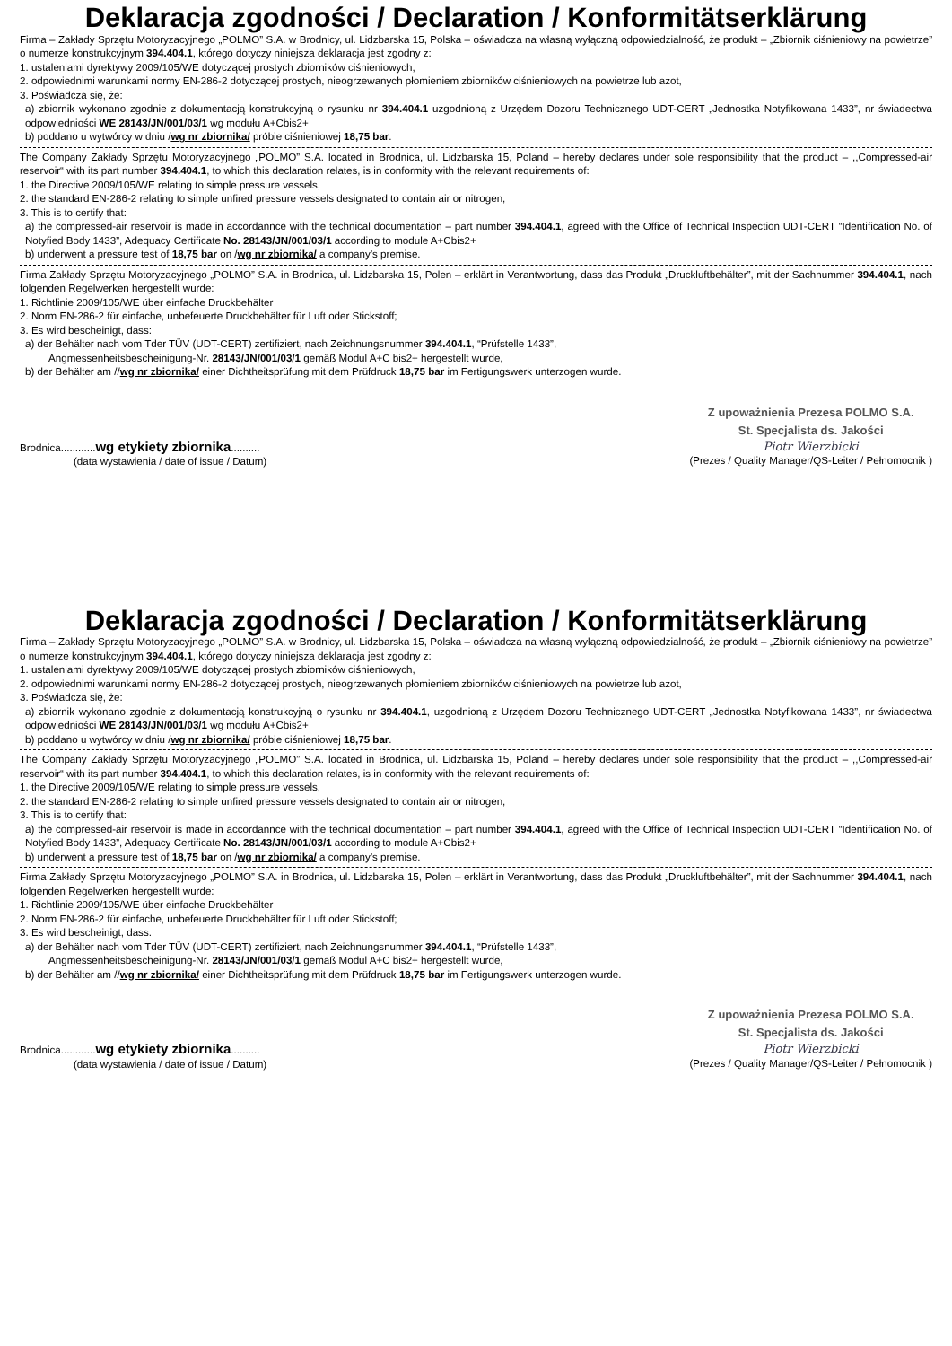Deklaracja zgodności / Declaration / Konformitätserklärung
Firma – Zakłady Sprzętu Motoryzacyjnego „POLMO” S.A. w Brodnicy, ul. Lidzbarska 15, Polska – oświadcza na własną wyłączną odpowiedzialność, że produkt – „Zbiornik ciśnieniowy na powietrze” o numerze konstrukcyjnym 394.404.1, którego dotyczy niniejsza deklaracja jest zgodny z:
1. ustaleniami dyrektywy 2009/105/WE dotyczącej prostych zbiorników ciśnieniowych,
2. odpowiednimi warunkami normy EN-286-2 dotyczącej prostych, nieogrzewanych płomieniem zbiorników ciśnieniowych na powietrze lub azot,
3. Poświadcza się, że:
a) zbiornik wykonano zgodnie z dokumentacją konstrukcyjną o rysunku nr 394.404.1 uzgodnioną z Urzędem Dozoru Technicznego UDT-CERT „Jednostka Notyfikowana 1433”, nr świadectwa odpowiedniości WE 28143/JN/001/03/1 wg modułu A+Cbis2+
b) poddano u wytwórcy w dniu /wg nr zbiornika/ próbie ciśnieniowej 18,75 bar.
The Company Zakłady Sprzętu Motoryzacyjnego „POLMO” S.A. located in Brodnica, ul. Lidzbarska 15, Poland – hereby declares under sole responsibility that the product – ,,Compressed-air reservoir“ with its part number 394.404.1, to which this declaration relates, is in conformity with the relevant requirements of:
1. the Directive 2009/105/WE relating to simple pressure vessels,
2. the standard EN-286-2 relating to simple unfired pressure vessels designated to contain air or nitrogen,
3. This is to certify that:
a) the compressed-air reservoir is made in accordannce with the technical documentation – part number 394.404.1, agreed with the Office of Technical Inspection UDT-CERT “Identification No. of Notyfied Body 1433”, Adequacy Certificate No. 28143/JN/001/03/1 according to module A+Cbis2+
b) underwent a pressure test of 18,75 bar on /wg nr zbiornika/ a company’s premise.
Firma Zakłady Sprzętu Motoryzacyjnego „POLMO” S.A. in Brodnica, ul. Lidzbarska 15, Polen – erklärt in Verantwortung, dass das Produkt „Druckluftbehälter”, mit der Sachnummer 394.404.1, nach folgenden Regelwerken hergestellt wurde:
1. Richtlinie 2009/105/WE über einfache Druckbehälter
2. Norm EN-286-2 für einfache, unbefeuerte Druckbehälter für Luft oder Stickstoff;
3. Es wird bescheinigt, dass:
a) der Behälter nach vom Tder TÜV (UDT-CERT) zertifiziert, nach Zeichnungsnummer 394.404.1, “Prüfstelle 1433”,
Angmessenheitsbescheinigung-Nr. 28143/JN/001/03/1 gemäß Modul A+C bis2+ hergestellt wurde,
b) der Behälter am //wg nr zbiornika/ einer Dichtheitsprüfung mit dem Prüfdruck 18,75 bar im Fertigungswerk unterzogen wurde.
Brodnica............wg etykiety zbiornika..........
(data wystawienia / date of issue / Datum)
Z upoważnienia Prezesa POLMO S.A.
St. Specjalista ds. Jakości
Piotr Wierzbicki
(Prezes / Quality Manager/QS-Leiter / Pełnomocnik )
Deklaracja zgodności / Declaration / Konformitätserklärung
Firma – Zakłady Sprzętu Motoryzacyjnego „POLMO” S.A. w Brodnicy, ul. Lidzbarska 15, Polska – oświadcza na własną wyłączną odpowiedzialność, że produkt – „Zbiornik ciśnieniowy na powietrze” o numerze konstrukcyjnym 394.404.1, którego dotyczy niniejsza deklaracja jest zgodny z:
1. ustaleniami dyrektywy 2009/105/WE dotyczącej prostych zbiorników ciśnieniowych,
2. odpowiednimi warunkami normy EN-286-2 dotyczącej prostych, nieogrzewanych płomieniem zbiorników ciśnieniowych na powietrze lub azot,
3. Poświadcza się, że:
a) zbiornik wykonano zgodnie z dokumentacją konstrukcyjną o rysunku nr 394.404.1, uzgodnioną z Urzędem Dozoru Technicznego UDT-CERT „Jednostka Notyfikowana 1433”, nr świadectwa odpowiedniości WE 28143/JN/001/03/1 wg modułu A+Cbis2+
b) poddano u wytwórcy w dniu /wg nr zbiornika/ próbie ciśnieniowej 18,75 bar.
The Company Zakłady Sprzętu Motoryzacyjnego „POLMO” S.A. located in Brodnica, ul. Lidzbarska 15, Poland – hereby declares under sole responsibility that the product – ,,Compressed-air reservoir“ with its part number 394.404.1, to which this declaration relates, is in conformity with the relevant requirements of:
1. the Directive 2009/105/WE relating to simple pressure vessels,
2. the standard EN-286-2 relating to simple unfired pressure vessels designated to contain air or nitrogen,
3. This is to certify that:
a) the compressed-air reservoir is made in accordannce with the technical documentation – part number 394.404.1, agreed with the Office of Technical Inspection UDT-CERT “Identification No. of Notyfied Body 1433”, Adequacy Certificate No. 28143/JN/001/03/1 according to module A+Cbis2+
b) underwent a pressure test of 18,75 bar on /wg nr zbiornika/ a company’s premise.
Firma Zakłady Sprzętu Motoryzacyjnego „POLMO” S.A. in Brodnica, ul. Lidzbarska 15, Polen – erklärt in Verantwortung, dass das Produkt „Druckluftbehälter”, mit der Sachnummer 394.404.1, nach folgenden Regelwerken hergestellt wurde:
1. Richtlinie 2009/105/WE über einfache Druckbehälter
2. Norm EN-286-2 für einfache, unbefeuerte Druckbehälter für Luft oder Stickstoff;
3. Es wird bescheinigt, dass:
a) der Behälter nach vom Tder TÜV (UDT-CERT) zertifiziert, nach Zeichnungsnummer 394.404.1, “Prüfstelle 1433”,
Angmessenheitsbescheinigung-Nr. 28143/JN/001/03/1 gemäß Modul A+C bis2+ hergestellt wurde,
b) der Behälter am //wg nr zbiornika/ einer Dichtheitsprüfung mit dem Prüfdruck 18,75 bar im Fertigungswerk unterzogen wurde.
Brodnica............wg etykiety zbiornika..........
(data wystawienia / date of issue / Datum)
Z upoważnienia Prezesa POLMO S.A.
St. Specjalista ds. Jakości
Piotr Wierzbicki
(Prezes / Quality Manager/QS-Leiter / Pełnomocnik )